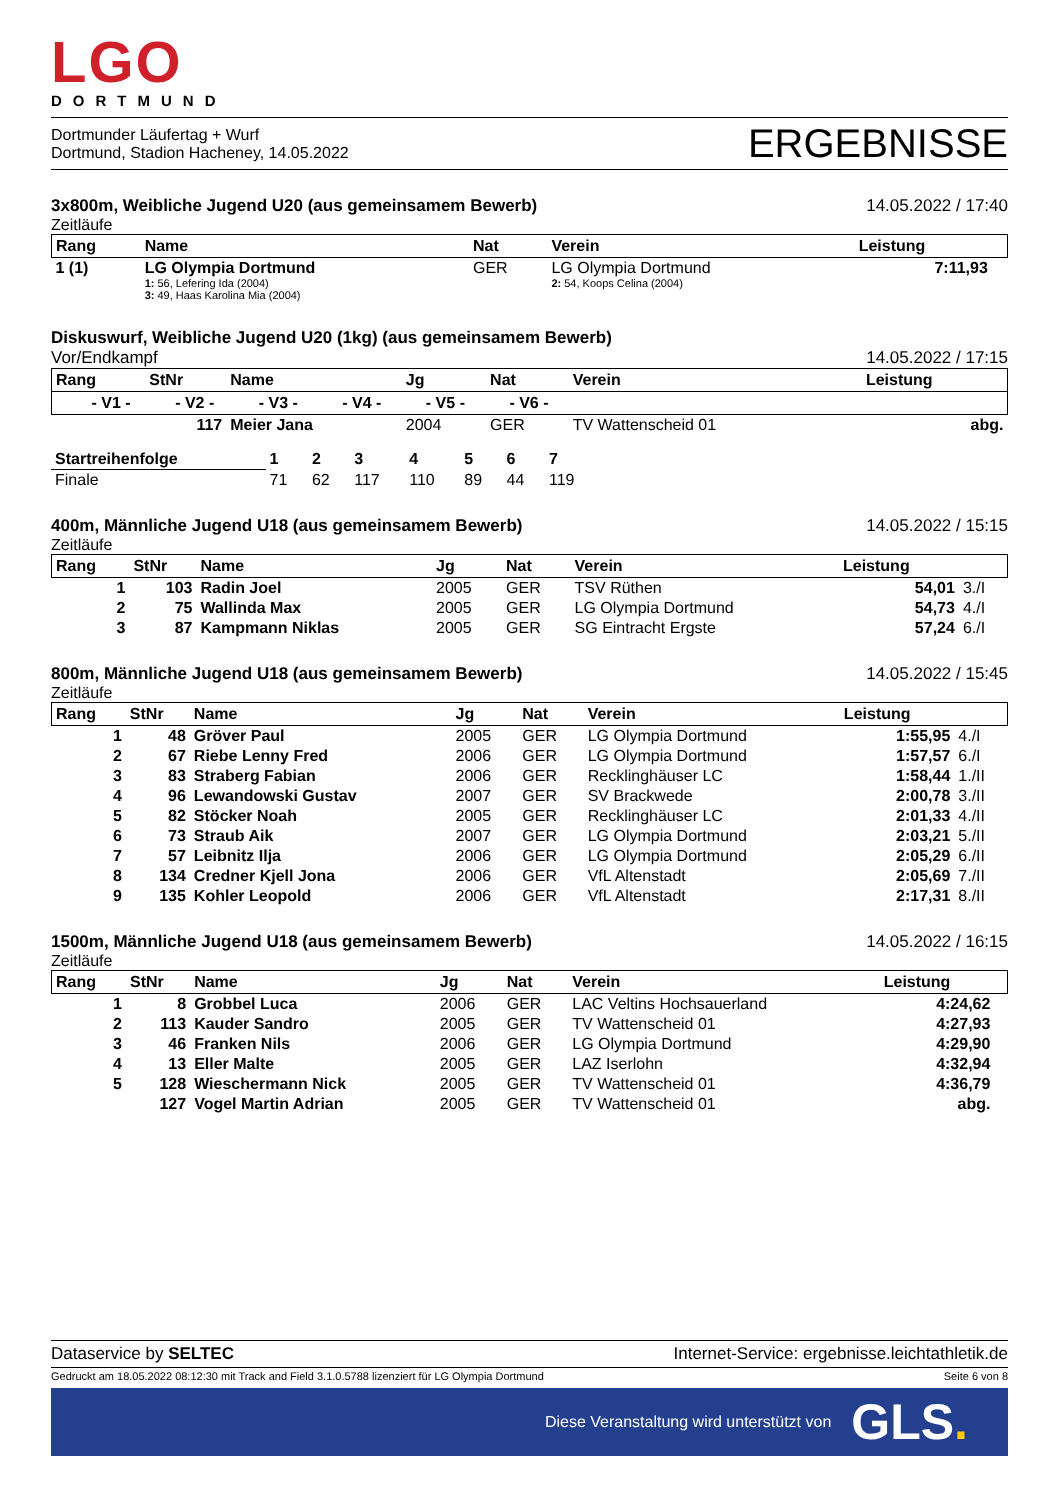LGO
DORTMUND
Dortmunder Läufertag + Wurf
Dortmund, Stadion Hacheney, 14.05.2022
ERGEBNISSE
3x800m, Weibliche Jugend U20 (aus gemeinsamem Bewerb) 14.05.2022 / 17:40
Zeitläufe
| Rang | Name | Nat | Verein | Leistung | |
| --- | --- | --- | --- | --- | --- |
| 1 (1) | LG Olympia Dortmund 1: 56, Lefering Ida (2004) 3: 49, Haas Karolina Mia (2004) | GER | LG Olympia Dortmund 2: 54, Koops Celina (2004) | 7:11,93 | |
Diskuswurf, Weibliche Jugend U20 (1kg) (aus gemeinsamem Bewerb)
Vor/Endkampf 14.05.2022 / 17:15
| Rang | StNr | Name | Jg | Nat | Verein | Leistung |
| --- | --- | --- | --- | --- | --- | --- |
| - V1 - - V2 - - V3 - - V4 - - V5 - - V6 - | | | | | | |
| | 117 | Meier Jana | 2004 | GER | TV Wattenscheid 01 | abg. |
| Startreihenfolge | 1 | 2 | 3 | 4 | 5 | 6 | 7 | |
| Finale | 71 | 62 | 117 | 110 | 89 | 44 | 119 | |
400m, Männliche Jugend U18 (aus gemeinsamem Bewerb) 14.05.2022 / 15:15
Zeitläufe
| Rang | StNr | Name | Jg | Nat | Verein | Leistung | |
| --- | --- | --- | --- | --- | --- | --- | --- |
| 1 | 103 | Radin Joel | 2005 | GER | TSV Rüthen | 54,01 | 3./I |
| 2 | 75 | Wallinda Max | 2005 | GER | LG Olympia Dortmund | 54,73 | 4./I |
| 3 | 87 | Kampmann Niklas | 2005 | GER | SG Eintracht Ergste | 57,24 | 6./I |
800m, Männliche Jugend U18 (aus gemeinsamem Bewerb) 14.05.2022 / 15:45
Zeitläufe
| Rang | StNr | Name | Jg | Nat | Verein | Leistung | |
| --- | --- | --- | --- | --- | --- | --- | --- |
| 1 | 48 | Gröver Paul | 2005 | GER | LG Olympia Dortmund | 1:55,95 | 4./I |
| 2 | 67 | Riebe Lenny Fred | 2006 | GER | LG Olympia Dortmund | 1:57,57 | 6./I |
| 3 | 83 | Straberg Fabian | 2006 | GER | Recklinghäuser LC | 1:58,44 | 1./II |
| 4 | 96 | Lewandowski Gustav | 2007 | GER | SV Brackwede | 2:00,78 | 3./II |
| 5 | 82 | Stöcker Noah | 2005 | GER | Recklinghäuser LC | 2:01,33 | 4./II |
| 6 | 73 | Straub Aik | 2007 | GER | LG Olympia Dortmund | 2:03,21 | 5./II |
| 7 | 57 | Leibnitz Ilja | 2006 | GER | LG Olympia Dortmund | 2:05,29 | 6./II |
| 8 | 134 | Credner Kjell Jona | 2006 | GER | VfL Altenstadt | 2:05,69 | 7./II |
| 9 | 135 | Kohler Leopold | 2006 | GER | VfL Altenstadt | 2:17,31 | 8./II |
1500m, Männliche Jugend U18 (aus gemeinsamem Bewerb) 14.05.2022 / 16:15
Zeitläufe
| Rang | StNr | Name | Jg | Nat | Verein | Leistung | |
| --- | --- | --- | --- | --- | --- | --- | --- |
| 1 | 8 | Grobbel Luca | 2006 | GER | LAC Veltins Hochsauerland | 4:24,62 | |
| 2 | 113 | Kauder Sandro | 2005 | GER | TV Wattenscheid 01 | 4:27,93 | |
| 3 | 46 | Franken Nils | 2006 | GER | LG Olympia Dortmund | 4:29,90 | |
| 4 | 13 | Eller Malte | 2005 | GER | LAZ Iserlohn | 4:32,94 | |
| 5 | 128 | Wieschermann Nick | 2005 | GER | TV Wattenscheid 01 | 4:36,79 | |
| | 127 | Vogel Martin Adrian | 2005 | GER | TV Wattenscheid 01 | abg. | |
Dataservice by SELTEC Internet-Service: ergebnisse.leichtathletik.de
Gedruckt am 18.05.2022 08:12:30 mit Track and Field 3.1.0.5788 lizenziert für LG Olympia Dortmund Seite 6 von 8
Diese Veranstaltung wird unterstützt von GLS.